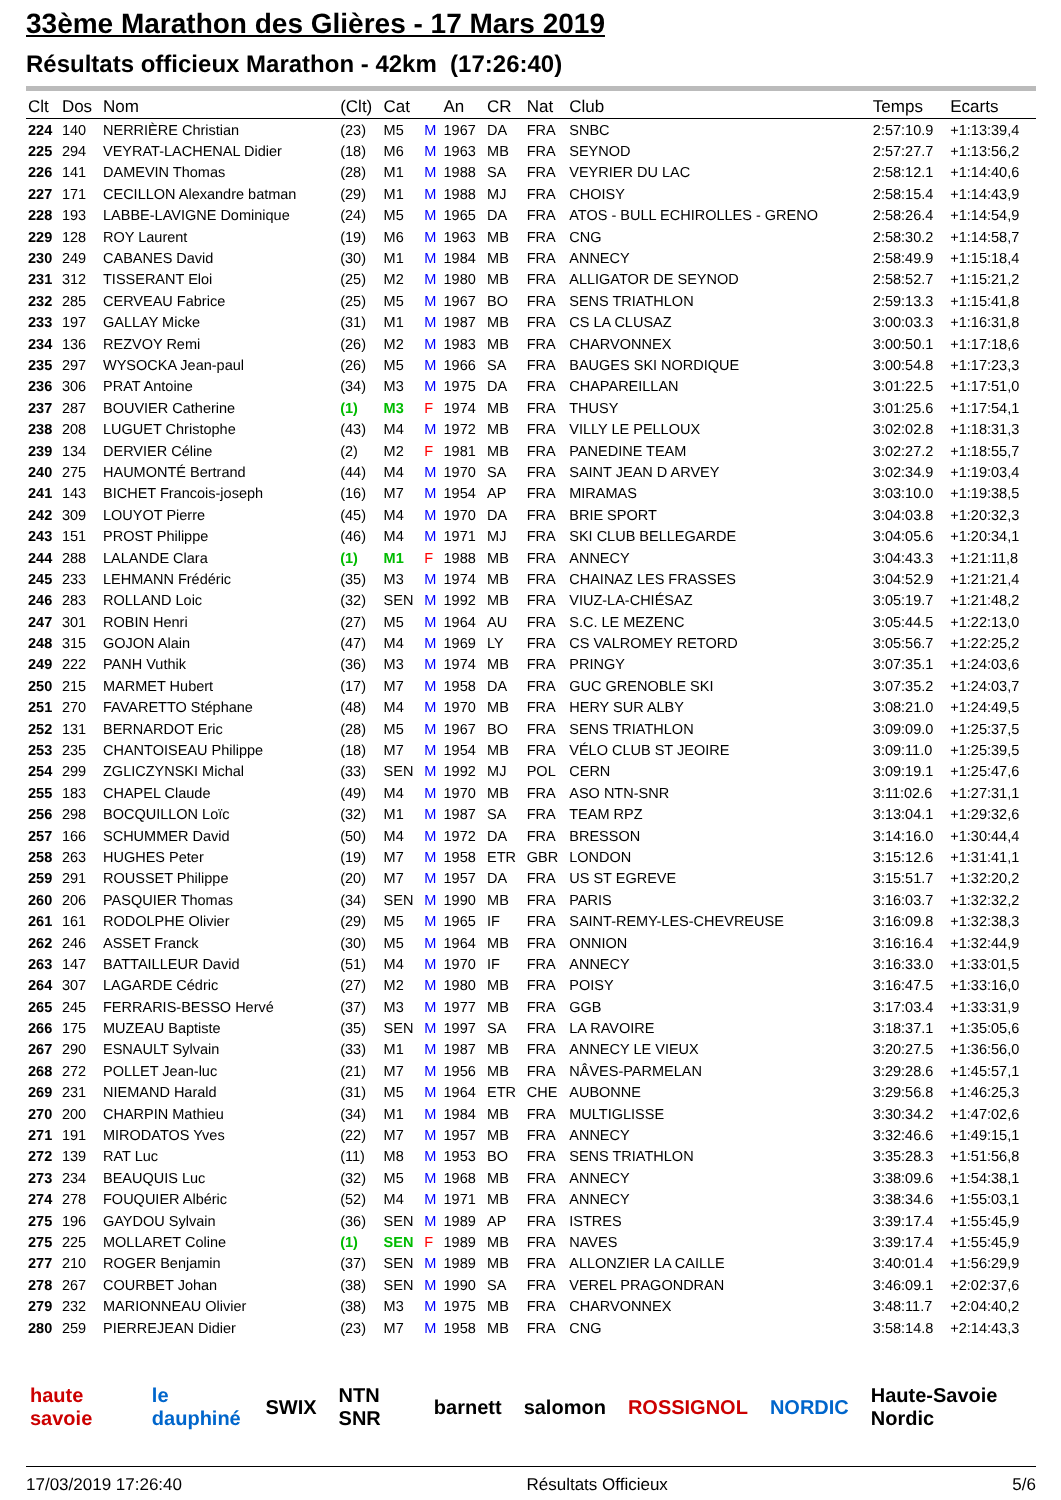33ème Marathon des Glières - 17 Mars 2019
Résultats officieux Marathon - 42km (17:26:40)
| Clt | Dos | Nom | (Clt) | Cat | | An | CR | Nat | Club | Temps | Ecarts |
| --- | --- | --- | --- | --- | --- | --- | --- | --- | --- | --- | --- |
| 224 | 140 | NERRIÈRE Christian | (23) | M5 | M | 1967 | DA | FRA | SNBC | 2:57:10.9 | +1:13:39,4 |
| 225 | 294 | VEYRAT-LACHENAL Didier | (18) | M6 | M | 1963 | MB | FRA | SEYNOD | 2:57:27.7 | +1:13:56,2 |
| 226 | 141 | DAMEVIN Thomas | (28) | M1 | M | 1988 | SA | FRA | VEYRIER DU LAC | 2:58:12.1 | +1:14:40,6 |
| 227 | 171 | CECILLON Alexandre batman | (29) | M1 | M | 1988 | MJ | FRA | CHOISY | 2:58:15.4 | +1:14:43,9 |
| 228 | 193 | LABBE-LAVIGNE Dominique | (24) | M5 | M | 1965 | DA | FRA | ATOS - BULL ECHIROLLES - GRENO | 2:58:26.4 | +1:14:54,9 |
| 229 | 128 | ROY Laurent | (19) | M6 | M | 1963 | MB | FRA | CNG | 2:58:30.2 | +1:14:58,7 |
| 230 | 249 | CABANES David | (30) | M1 | M | 1984 | MB | FRA | ANNECY | 2:58:49.9 | +1:15:18,4 |
| 231 | 312 | TISSERANT Eloi | (25) | M2 | M | 1980 | MB | FRA | ALLIGATOR DE SEYNOD | 2:58:52.7 | +1:15:21,2 |
| 232 | 285 | CERVEAU Fabrice | (25) | M5 | M | 1967 | BO | FRA | SENS TRIATHLON | 2:59:13.3 | +1:15:41,8 |
| 233 | 197 | GALLAY Micke | (31) | M1 | M | 1987 | MB | FRA | CS LA CLUSAZ | 3:00:03.3 | +1:16:31,8 |
| 234 | 136 | REZVOY Remi | (26) | M2 | M | 1983 | MB | FRA | CHARVONNEX | 3:00:50.1 | +1:17:18,6 |
| 235 | 297 | WYSOCKA Jean-paul | (26) | M5 | M | 1966 | SA | FRA | BAUGES SKI NORDIQUE | 3:00:54.8 | +1:17:23,3 |
| 236 | 306 | PRAT Antoine | (34) | M3 | M | 1975 | DA | FRA | CHAPAREILLAN | 3:01:22.5 | +1:17:51,0 |
| 237 | 287 | BOUVIER Catherine | (1) | M3 | F | 1974 | MB | FRA | THUSY | 3:01:25.6 | +1:17:54,1 |
| 238 | 208 | LUGUET Christophe | (43) | M4 | M | 1972 | MB | FRA | VILLY LE PELLOUX | 3:02:02.8 | +1:18:31,3 |
| 239 | 134 | DERVIER Céline | (2) | M2 | F | 1981 | MB | FRA | PANEDINE TEAM | 3:02:27.2 | +1:18:55,7 |
| 240 | 275 | HAUMONTÉ Bertrand | (44) | M4 | M | 1970 | SA | FRA | SAINT JEAN D ARVEY | 3:02:34.9 | +1:19:03,4 |
| 241 | 143 | BICHET Francois-joseph | (16) | M7 | M | 1954 | AP | FRA | MIRAMAS | 3:03:10.0 | +1:19:38,5 |
| 242 | 309 | LOUYOT Pierre | (45) | M4 | M | 1970 | DA | FRA | BRIE SPORT | 3:04:03.8 | +1:20:32,3 |
| 243 | 151 | PROST Philippe | (46) | M4 | M | 1971 | MJ | FRA | SKI CLUB BELLEGARDE | 3:04:05.6 | +1:20:34,1 |
| 244 | 288 | LALANDE Clara | (1) | M1 | F | 1988 | MB | FRA | ANNECY | 3:04:43.3 | +1:21:11,8 |
| 245 | 233 | LEHMANN Frédéric | (35) | M3 | M | 1974 | MB | FRA | CHAINAZ LES FRASSES | 3:04:52.9 | +1:21:21,4 |
| 246 | 283 | ROLLAND Loic | (32) | SEN | M | 1992 | MB | FRA | VIUZ-LA-CHIÉSAZ | 3:05:19.7 | +1:21:48,2 |
| 247 | 301 | ROBIN Henri | (27) | M5 | M | 1964 | AU | FRA | S.C. LE MEZENC | 3:05:44.5 | +1:22:13,0 |
| 248 | 315 | GOJON Alain | (47) | M4 | M | 1969 | LY | FRA | CS VALROMEY RETORD | 3:05:56.7 | +1:22:25,2 |
| 249 | 222 | PANH Vuthik | (36) | M3 | M | 1974 | MB | FRA | PRINGY | 3:07:35.1 | +1:24:03,6 |
| 250 | 215 | MARMET Hubert | (17) | M7 | M | 1958 | DA | FRA | GUC GRENOBLE SKI | 3:07:35.2 | +1:24:03,7 |
| 251 | 270 | FAVARETTO Stéphane | (48) | M4 | M | 1970 | MB | FRA | HERY SUR ALBY | 3:08:21.0 | +1:24:49,5 |
| 252 | 131 | BERNARDOT Eric | (28) | M5 | M | 1967 | BO | FRA | SENS TRIATHLON | 3:09:09.0 | +1:25:37,5 |
| 253 | 235 | CHANTOISEAU Philippe | (18) | M7 | M | 1954 | MB | FRA | VÉLO CLUB ST JEOIRE | 3:09:11.0 | +1:25:39,5 |
| 254 | 299 | ZGLICZYNSKI Michal | (33) | SEN | M | 1992 | MJ | POL | CERN | 3:09:19.1 | +1:25:47,6 |
| 255 | 183 | CHAPEL Claude | (49) | M4 | M | 1970 | MB | FRA | ASO NTN-SNR | 3:11:02.6 | +1:27:31,1 |
| 256 | 298 | BOCQUILLON Loïc | (32) | M1 | M | 1987 | SA | FRA | TEAM RPZ | 3:13:04.1 | +1:29:32,6 |
| 257 | 166 | SCHUMMER David | (50) | M4 | M | 1972 | DA | FRA | BRESSON | 3:14:16.0 | +1:30:44,4 |
| 258 | 263 | HUGHES Peter | (19) | M7 | M | 1958 | ETR | GBR | LONDON | 3:15:12.6 | +1:31:41,1 |
| 259 | 291 | ROUSSET Philippe | (20) | M7 | M | 1957 | DA | FRA | US ST EGREVE | 3:15:51.7 | +1:32:20,2 |
| 260 | 206 | PASQUIER Thomas | (34) | SEN | M | 1990 | MB | FRA | PARIS | 3:16:03.7 | +1:32:32,2 |
| 261 | 161 | RODOLPHE Olivier | (29) | M5 | M | 1965 | IF | FRA | SAINT-REMY-LES-CHEVREUSE | 3:16:09.8 | +1:32:38,3 |
| 262 | 246 | ASSET Franck | (30) | M5 | M | 1964 | MB | FRA | ONNION | 3:16:16.4 | +1:32:44,9 |
| 263 | 147 | BATTAILLEUR David | (51) | M4 | M | 1970 | IF | FRA | ANNECY | 3:16:33.0 | +1:33:01,5 |
| 264 | 307 | LAGARDE Cédric | (27) | M2 | M | 1980 | MB | FRA | POISY | 3:16:47.5 | +1:33:16,0 |
| 265 | 245 | FERRARIS-BESSO Hervé | (37) | M3 | M | 1977 | MB | FRA | GGB | 3:17:03.4 | +1:33:31,9 |
| 266 | 175 | MUZEAU Baptiste | (35) | SEN | M | 1997 | SA | FRA | LA RAVOIRE | 3:18:37.1 | +1:35:05,6 |
| 267 | 290 | ESNAULT Sylvain | (33) | M1 | M | 1987 | MB | FRA | ANNECY LE VIEUX | 3:20:27.5 | +1:36:56,0 |
| 268 | 272 | POLLET Jean-luc | (21) | M7 | M | 1956 | MB | FRA | NÂVES-PARMELAN | 3:29:28.6 | +1:45:57,1 |
| 269 | 231 | NIEMAND Harald | (31) | M5 | M | 1964 | ETR | CHE | AUBONNE | 3:29:56.8 | +1:46:25,3 |
| 270 | 200 | CHARPIN Mathieu | (34) | M1 | M | 1984 | MB | FRA | MULTIGLISSE | 3:30:34.2 | +1:47:02,6 |
| 271 | 191 | MIRODATOS Yves | (22) | M7 | M | 1957 | MB | FRA | ANNECY | 3:32:46.6 | +1:49:15,1 |
| 272 | 139 | RAT Luc | (11) | M8 | M | 1953 | BO | FRA | SENS TRIATHLON | 3:35:28.3 | +1:51:56,8 |
| 273 | 234 | BEAUQUIS Luc | (32) | M5 | M | 1968 | MB | FRA | ANNECY | 3:38:09.6 | +1:54:38,1 |
| 274 | 278 | FOUQUIER Albéric | (52) | M4 | M | 1971 | MB | FRA | ANNECY | 3:38:34.6 | +1:55:03,1 |
| 275 | 196 | GAYDOU Sylvain | (36) | SEN | M | 1989 | AP | FRA | ISTRES | 3:39:17.4 | +1:55:45,9 |
| 275 | 225 | MOLLARET Coline | (1) | SEN | F | 1989 | MB | FRA | NAVES | 3:39:17.4 | +1:55:45,9 |
| 277 | 210 | ROGER Benjamin | (37) | SEN | M | 1989 | MB | FRA | ALLONZIER LA CAILLE | 3:40:01.4 | +1:56:29,9 |
| 278 | 267 | COURBET Johan | (38) | SEN | M | 1990 | SA | FRA | VEREL PRAGONDRAN | 3:46:09.1 | +2:02:37,6 |
| 279 | 232 | MARIONNEAU Olivier | (38) | M3 | M | 1975 | MB | FRA | CHARVONNEX | 3:48:11.7 | +2:04:40,2 |
| 280 | 259 | PIERREJEAN Didier | (23) | M7 | M | 1958 | MB | FRA | CNG | 3:58:14.8 | +2:14:43,3 |
haute savoie le dauphiné SWIX NTN SNR barnett salomon ROSSIGNOL NORDIC Haute-Savoie Nordic
17/03/2019 17:26:40 Résultats Officieux 5/6